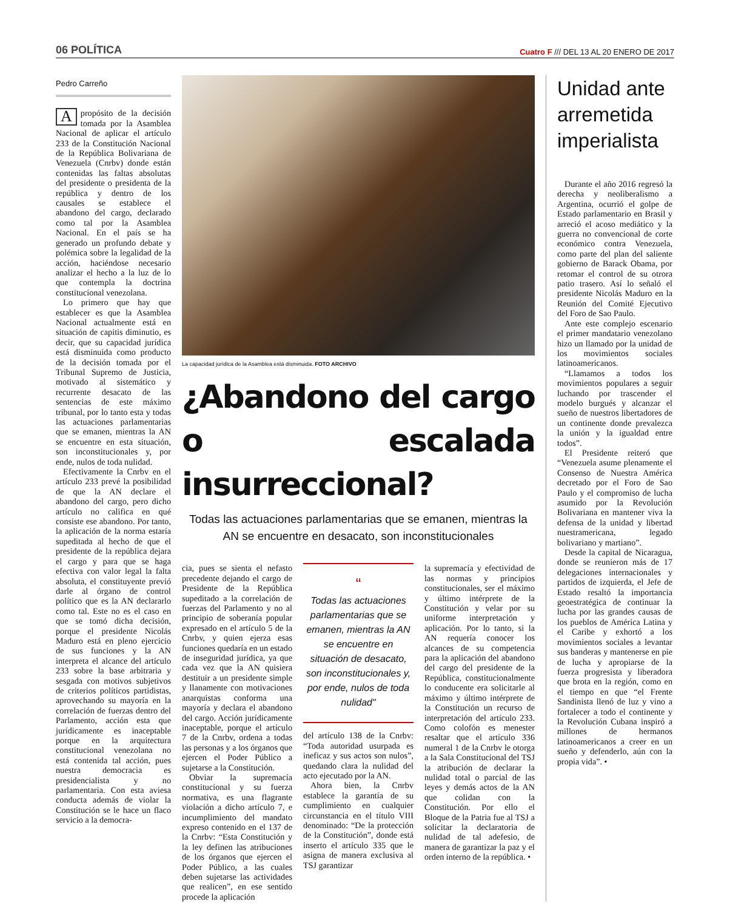06 POLÍTICA
Cuatro F /// DEL 13 AL 20 ENERO DE 2017
Pedro Carreño
A propósito de la decisión tomada por la Asamblea Nacional de aplicar el artículo 233 de la Constitución Nacional de la República Bolivariana de Venezuela (Cnrbv) donde están contenidas las faltas absolutas del presidente o presidenta de la república y dentro de los causales se establece el abandono del cargo, declarado como tal por la Asamblea Nacional. En el país se ha generado un profundo debate y polémica sobre la legalidad de la acción, haciéndose necesario analizar el hecho a la luz de lo que contempla la doctrina constitucional venezolana.
Lo primero que hay que establecer es que la Asamblea Nacional actualmente está en situación de capitis diminutio, es decir, que su capacidad jurídica está disminuida como producto de la decisión tomada por el Tribunal Supremo de Justicia, motivado al sistemático y recurrente desacato de las sentencias de este máximo tribunal, por lo tanto esta y todas las actuaciones parlamentarias que se emanen, mientras la AN se encuentre en esta situación, son inconstitucionales y, por ende, nulos de toda nulidad.
Efectivamente la Cnrbv en el artículo 233 prevé la posibilidad de que la AN declare el abandono del cargo, pero dicho artículo no califica en qué consiste ese abandono. Por tanto, la aplicación de la norma estaría supeditada al hecho de que el presidente de la república dejara el cargo y para que se haga efectiva con valor legal la falta absoluta, el constituyente previó darle al órgano de control político que es la AN declararlo como tal. Este no es el caso en que se tomó dicha decisión, porque el presidente Nicolás Maduro está en pleno ejercicio de sus funciones y la AN interpreta el alcance del artículo 233 sobre la base arbitraria y sesgada con motivos subjetivos de criterios políticos partidistas, aprovechando su mayoría en la correlación de fuerzas dentro del Parlamento, acción esta que jurídicamente es inaceptable porque en la arquitectura constitucional venezolana no está contenida tal acción, pues nuestra democracia es presidencialista y no parlamentaria. Con esta aviesa conducta además de violar la Constitución se le hace un flaco servicio a la democra-
La capacidad jurídica de la Asamblea está disminuida. FOTO ARCHIVO
¿Abandono del cargo o escalada insurreccional?
Todas las actuaciones parlamentarias que se emanen, mientras la AN se encuentre en desacato, son inconstitucionales
cia, pues se sienta el nefasto precedente dejando el cargo de Presidente de la República supeditado a la correlación de fuerzas del Parlamento y no al principio de soberanía popular expresado en el artículo 5 de la Cnrbv, y quien ejerza esas funciones quedaría en un estado de inseguridad jurídica, ya que cada vez que la AN quisiera destituir a un presidente simple y llanamente con motivaciones anarquistas conforma una mayoría y declara el abandono del cargo. Acción jurídicamente inaceptable, porque el artículo 7 de la Cnrbv, ordena a todas las personas y a los órganos que ejercen el Poder Público a sujetarse a la Constitución.
Obviar la supremacía constitucional y su fuerza normativa, es una flagrante violación a dicho artículo 7, e incumplimiento del mandato expreso contenido en el 137 de la Cnrbv: “Esta Constitución y la ley definen las atribuciones de los órganos que ejercen el Poder Público, a las cuales deben sujetarse las actividades que realicen”, en ese sentido procede la aplicación
“
Todas las actuaciones parlamentarias que se emanen, mientras la AN se encuentre en situación de desacato, son inconstitucionales y, por ende, nulos de toda nulidad"
del artículo 138 de la Cnrbv: “Toda autoridad usurpada es ineficaz y sus actos son nulos”, quedando clara la nulidad del acto ejecutado por la AN.
Ahora bien, la Cnrbv establece la garantía de su cumplimiento en cualquier circunstancia en el título VIII denominado: “De la protección de la Constitución”, donde está inserto el artículo 335 que le asigna de manera exclusiva al TSJ garantizar
la supremacía y efectividad de las normas y principios constitucionales, ser el máximo y último intérprete de la Constitución y velar por su uniforme interpretación y aplicación. Por lo tanto, si la AN requería conocer los alcances de su competencia para la aplicación del abandono del cargo del presidente de la República, constitucionalmente lo conducente era solicitarle al máximo y último intérprete de la Constitución un recurso de interpretación del artículo 233. Como colofón es menester resaltar que el artículo 336 numeral 1 de la Cnrbv le otorga a la Sala Constitucional del TSJ la atribución de declarar la nulidad total o parcial de las leyes y demás actos de la AN que colidan con la Constitución. Por ello el Bloque de la Patria fue al TSJ a solicitar la declaratoria de nulidad de tal adefesio, de manera de garantizar la paz y el orden interno de la república. •
Unidad ante arremetida imperialista
Durante el año 2016 regresó la derecha y neoliberalismo a Argentina, ocurrió el golpe de Estado parlamentario en Brasil y arreció el acoso mediático y la guerra no convencional de corte económico contra Venezuela, como parte del plan del saliente gobierno de Barack Obama, por retomar el control de su otrora patio trasero. Así lo señaló el presidente Nicolás Maduro en la Reunión del Comité Ejecutivo del Foro de Sao Paulo.
Ante este complejo escenario el primer mandatario venezolano hizo un llamado por la unidad de los movimientos sociales latinoamericanos.
“Llamamos a todos los movimientos populares a seguir luchando por trascender el modelo burgués y alcanzar el sueño de nuestros libertadores de un continente donde prevalezca la unión y la igualdad entre todos”.
El Presidente reiteró que “Venezuela asume plenamente el Consenso de Nuestra América decretado por el Foro de Sao Paulo y el compromiso de lucha asumido por la Revolución Bolivariana en mantener viva la defensa de la unidad y libertad nuestramericana, legado bolivariano y martiano”.
Desde la capital de Nicaragua, donde se reunieron más de 17 delegaciones internacionales y partidos de izquierda, el Jefe de Estado resaltó la importancia geoestratégica de continuar la lucha por las grandes causas de los pueblos de América Latina y el Caribe y exhortó a los movimientos sociales a levantar sus banderas y mantenerse en pie de lucha y apropiarse de la fuerza progresista y liberadora que brota en la región, como en el tiempo en que “el Frente Sandinista llenó de luz y vino a fortalecer a todo el continente y la Revolución Cubana inspiró a millones de hermanos latinoamericanos a creer en un sueño y defenderlo, aún con la propia vida”. •